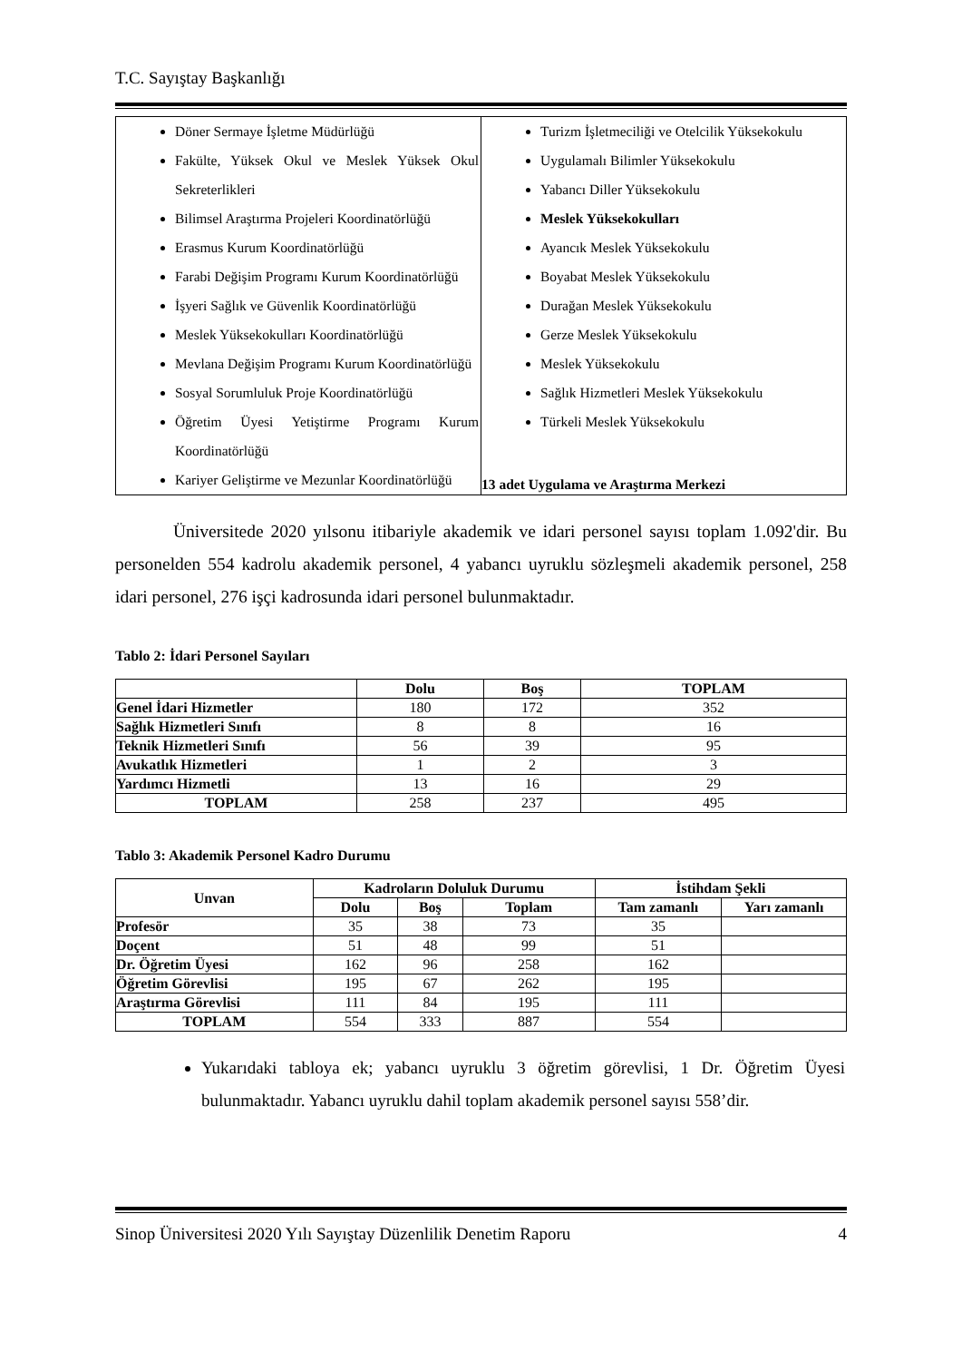T.C. Sayıştay Başkanlığı
| Döner Sermaye İşletme Müdürlüğü Fakülte, Yüksek Okul ve Meslek Yüksek Okul Sekreterlikleri Bilimsel Araştırma Projeleri Koordinatörlüğü Erasmus Kurum Koordinatörlüğü Farabi Değişim Programı Kurum Koordinatörlüğü İşyeri Sağlık ve Güvenlik Koordinatörlüğü Meslek Yüksekokulları Koordinatörlüğü Mevlana Değişim Programı Kurum Koordinatörlüğü Sosyal Sorumluluk Proje Koordinatörlüğü Öğretim Üyesi Yetiştirme Programı Kurum Koordinatörlüğü Kariyer Geliştirme ve Mezunlar Koordinatörlüğü | Turizm İşletmeciliği ve Otelcilik Yüksekokulu Uygulamalı Bilimler Yüksekokulu Yabancı Diller Yüksekokulu Meslek Yüksekokulları Ayancık Meslek Yüksekokulu Boyabat Meslek Yüksekokulu Durağan Meslek Yüksekokulu Gerze Meslek Yüksekokulu Meslek Yüksekokulu Sağlık Hizmetleri Meslek Yüksekokulu Türkeli Meslek Yüksekokulu 13 adet Uygulama ve Araştırma Merkezi |
Üniversitede 2020 yılsonu itibariyle akademik ve idari personel sayısı toplam 1.092'dir. Bu personelden 554 kadrolu akademik personel, 4 yabancı uyruklu sözleşmeli akademik personel, 258 idari personel, 276 işçi kadrosunda idari personel bulunmaktadır.
Tablo 2: İdari Personel Sayıları
| | Dolu | Boş | TOPLAM |
| --- | --- | --- | --- |
| Genel İdari Hizmetler | 180 | 172 | 352 |
| Sağlık Hizmetleri Sınıfı | 8 | 8 | 16 |
| Teknik Hizmetleri Sınıfı | 56 | 39 | 95 |
| Avukatlık Hizmetleri | 1 | 2 | 3 |
| Yardımcı Hizmetli | 13 | 16 | 29 |
| TOPLAM | 258 | 237 | 495 |
Tablo 3: Akademik Personel Kadro Durumu
| Unvan | Kadroların Doluluk Durumu | | | İstihdam Şekli | |
| --- | --- | --- | --- | --- | --- |
| | Dolu | Boş | Toplam | Tam zamanlı | Yarı zamanlı |
| Profesör | 35 | 38 | 73 | 35 | |
| Doçent | 51 | 48 | 99 | 51 | |
| Dr. Öğretim Üyesi | 162 | 96 | 258 | 162 | |
| Öğretim Görevlisi | 195 | 67 | 262 | 195 | |
| Araştırma Görevlisi | 111 | 84 | 195 | 111 | |
| TOPLAM | 554 | 333 | 887 | 554 | |
Yukarıdaki tabloya ek; yabancı uyruklu 3 öğretim görevlisi, 1 Dr. Öğretim Üyesi bulunmaktadır. Yabancı uyruklu dahil toplam akademik personel sayısı 558’dir.
Sinop Üniversitesi 2020 Yılı Sayıştay Düzenlilik Denetim Raporu 4